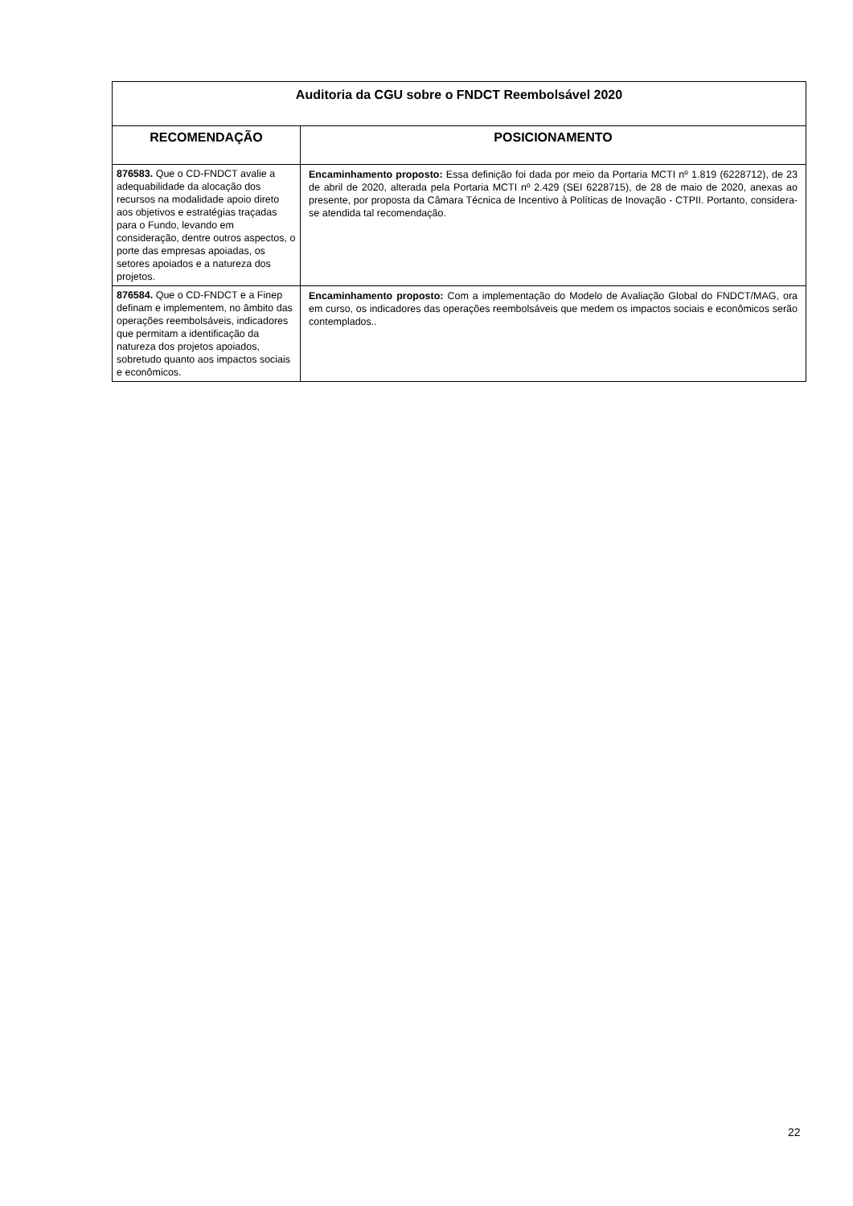| Auditoria da CGU sobre o FNDCT Reembolsável 2020 | |
| --- | --- |
| RECOMENDAÇÃO | POSICIONAMENTO |
| 876583. Que o CD-FNDCT avalie a adequabilidade da alocação dos recursos na modalidade apoio direto aos objetivos e estratégias traçadas para o Fundo, levando em consideração, dentre outros aspectos, o porte das empresas apoiadas, os setores apoiados e a natureza dos projetos. | Encaminhamento proposto: Essa definição foi dada por meio da Portaria MCTI nº 1.819 (6228712), de 23 de abril de 2020, alterada pela Portaria MCTI nº 2.429 (SEI 6228715), de 28 de maio de 2020, anexas ao presente, por proposta da Câmara Técnica de Incentivo à Políticas de Inovação - CTPII. Portanto, considera-se atendida tal recomendação. |
| 876584. Que o CD-FNDCT e a Finep definam e implementem, no âmbito das operações reembolsáveis, indicadores que permitam a identificação da natureza dos projetos apoiados, sobretudo quanto aos impactos sociais e econômicos. | Encaminhamento proposto: Com a implementação do Modelo de Avaliação Global do FNDCT/MAG, ora em curso, os indicadores das operações reembolsáveis que medem os impactos sociais e econômicos serão contemplados.. |
22